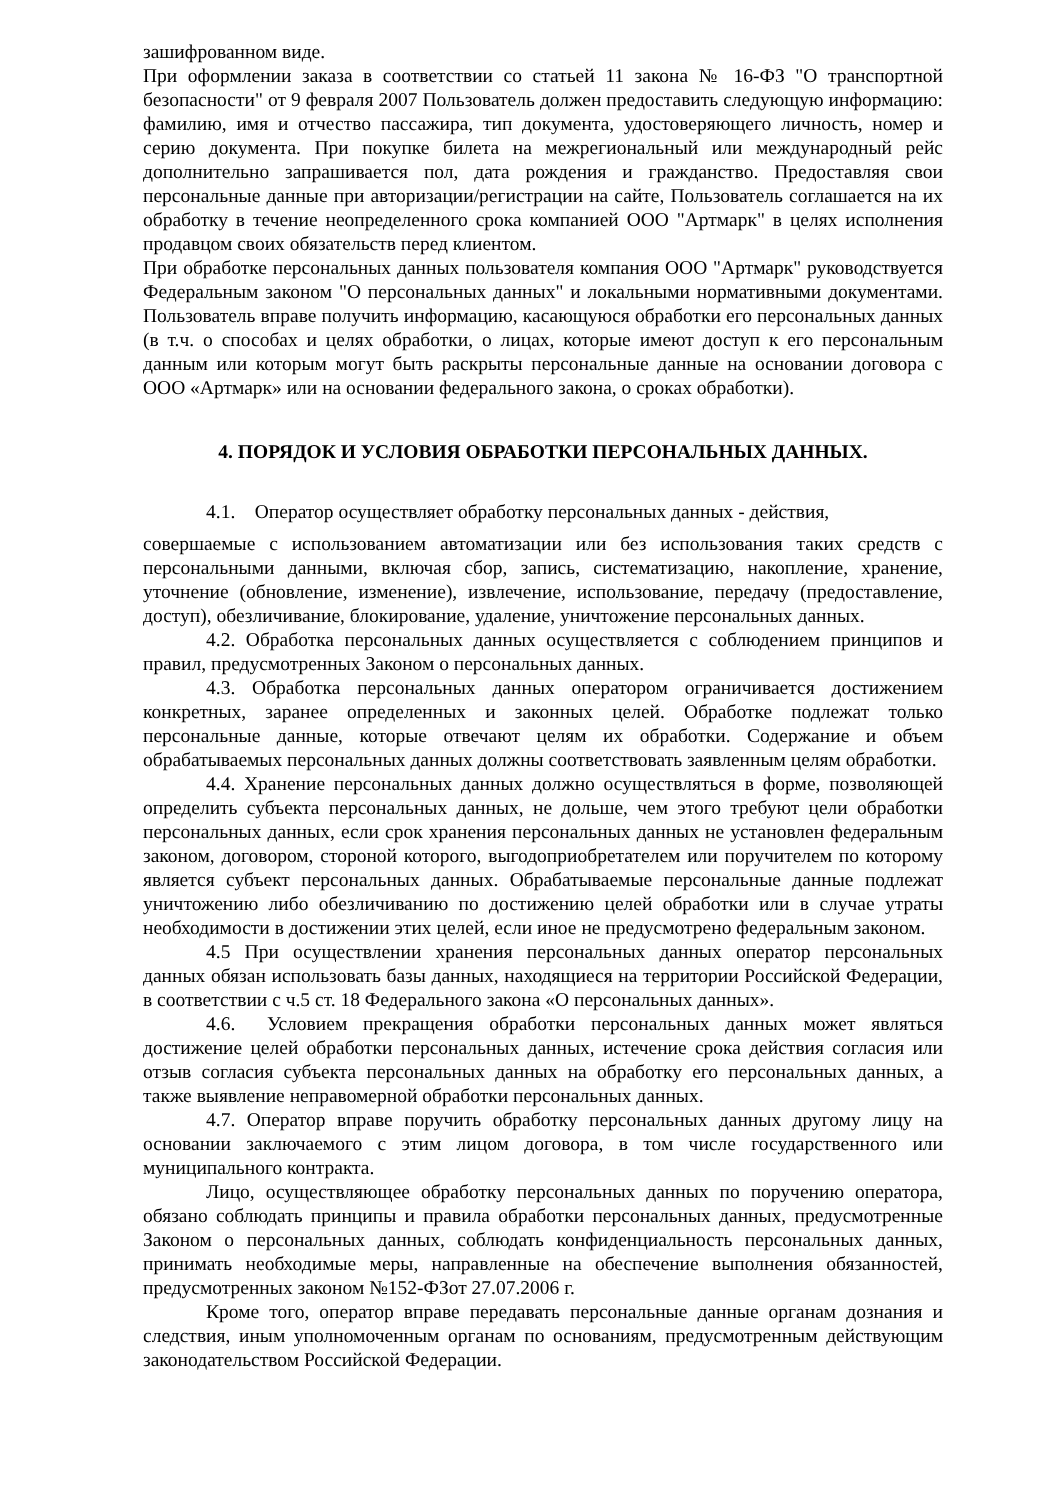зашифрованном виде.
При оформлении заказа в соответствии со статьей 11 закона № 16-ФЗ "О транспортной безопасности" от 9 февраля 2007 Пользователь должен предоставить следующую информацию: фамилию, имя и отчество пассажира, тип документа, удостоверяющего личность, номер и серию документа. При покупке билета на межрегиональный или международный рейс дополнительно запрашивается пол, дата рождения и гражданство. Предоставляя свои персональные данные при авторизации/регистрации на сайте, Пользователь соглашается на их обработку в течение неопределенного срока компанией ООО "Артмарк" в целях исполнения продавцом своих обязательств перед клиентом.
При обработке персональных данных пользователя компания ООО "Артмарк" руководствуется Федеральным законом "О персональных данных" и локальными нормативными документами. Пользователь вправе получить информацию, касающуюся обработки его персональных данных (в т.ч. о способах и целях обработки, о лицах, которые имеют доступ к его персональным данным или которым могут быть раскрыты персональные данные на основании договора с ООО «Артмарк» или на основании федерального закона, о сроках обработки).
4. ПОРЯДОК И УСЛОВИЯ ОБРАБОТКИ ПЕРСОНАЛЬНЫХ ДАННЫХ.
4.1. Оператор осуществляет обработку персональных данных - действия,
совершаемые с использованием автоматизации или без использования таких средств с персональными данными, включая сбор, запись, систематизацию, накопление, хранение, уточнение (обновление, изменение), извлечение, использование, передачу (предоставление, доступ), обезличивание, блокирование, удаление, уничтожение персональных данных.
4.2. Обработка персональных данных осуществляется с соблюдением принципов и правил, предусмотренных Законом о персональных данных.
4.3. Обработка персональных данных оператором ограничивается достижением конкретных, заранее определенных и законных целей. Обработке подлежат только персональные данные, которые отвечают целям их обработки. Содержание и объем обрабатываемых персональных данных должны соответствовать заявленным целям обработки.
4.4. Хранение персональных данных должно осуществляться в форме, позволяющей определить субъекта персональных данных, не дольше, чем этого требуют цели обработки персональных данных, если срок хранения персональных данных не установлен федеральным законом, договором, стороной которого, выгодоприобретателем или поручителем по которому является субъект персональных данных. Обрабатываемые персональные данные подлежат уничтожению либо обезличиванию по достижению целей обработки или в случае утраты необходимости в достижении этих целей, если иное не предусмотрено федеральным законом.
4.5 При осуществлении хранения персональных данных оператор персональных данных обязан использовать базы данных, находящиеся на территории Российской Федерации, в соответствии с ч.5 ст. 18 Федерального закона «О персональных данных».
4.6. Условием прекращения обработки персональных данных может являться достижение целей обработки персональных данных, истечение срока действия согласия или отзыв согласия субъекта персональных данных на обработку его персональных данных, а также выявление неправомерной обработки персональных данных.
4.7. Оператор вправе поручить обработку персональных данных другому лицу на основании заключаемого с этим лицом договора, в том числе государственного или муниципального контракта.
Лицо, осуществляющее обработку персональных данных по поручению оператора, обязано соблюдать принципы и правила обработки персональных данных, предусмотренные Законом о персональных данных, соблюдать конфиденциальность персональных данных, принимать необходимые меры, направленные на обеспечение выполнения обязанностей, предусмотренных законом №152-ФЗот 27.07.2006 г.
Кроме того, оператор вправе передавать персональные данные органам дознания и следствия, иным уполномоченным органам по основаниям, предусмотренным действующим законодательством Российской Федерации.